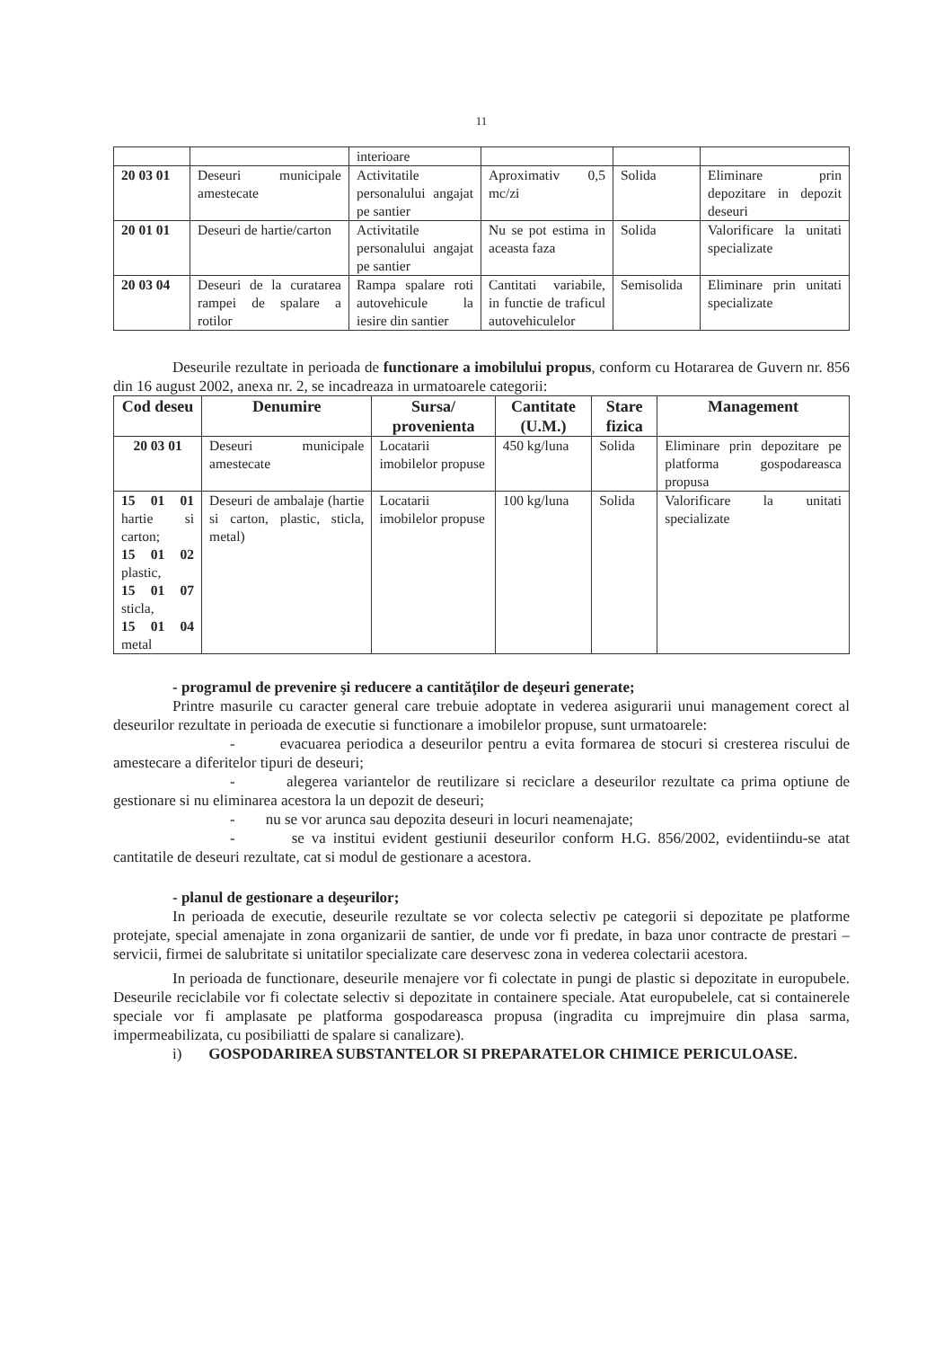11
| | | interioare | | | |
| 20 03 01 | Deseuri municipale amestecate | Activitatile personalului angajat pe santier | Aproximativ 0,5 mc/zi | Solida | Eliminare prin depozitare in depozit deseuri |
| 20 01 01 | Deseuri de hartie/carton | Activitatile personalului angajat pe santier | Nu se pot estima in aceasta faza | Solida | Valorificare la unitati specializate |
| 20 03 04 | Deseuri de la curatarea rampei de spalare a rotilor | Rampa spalare roti autovehicule la iesire din santier | Cantitati variabile, in functie de traficul autovehiculelor | Semisolida | Eliminare prin unitati specializate |
Deseurile rezultate in perioada de functionare a imobilului propus, conform cu Hotararea de Guvern nr. 856 din 16 august 2002, anexa nr. 2, se incadreaza in urmatoarele categorii:
| Cod deseu | Denumire | Sursa/ provenienta | Cantitate (U.M.) | Stare fizica | Management |
| --- | --- | --- | --- | --- | --- |
| 20 03 01 | Deseuri municipale amestecate | Locatarii imobilelor propuse | 450 kg/luna | Solida | Eliminare prin depozitare pe platforma gospodareasca propusa |
| 15 01 01 hartie si carton; 15 01 02 plastic, 15 01 07 sticla, 15 01 04 metal | Deseuri de ambalaje (hartie si carton, plastic, sticla, metal) | Locatarii imobilelor propuse | 100 kg/luna | Solida | Valorificare la unitati specializate |
- programul de prevenire şi reducere a cantităţilor de deşeuri generate;
Printre masurile cu caracter general care trebuie adoptate in vederea asigurarii unui management corect al deseurilor rezultate in perioada de executie si functionare a imobilelor propuse, sunt urmatoarele:
- evacuarea periodica a deseurilor pentru a evita formarea de stocuri si cresterea riscului de amestecare a diferitelor tipuri de deseuri;
- alegerea variantelor de reutilizare si reciclare a deseurilor rezultate ca prima optiune de gestionare si nu eliminarea acestora la un depozit de deseuri;
- nu se vor arunca sau depozita deseuri in locuri neamenajate;
- se va institui evident gestiunii deseurilor conform H.G. 856/2002, evidentiindu-se atat cantitatile de deseuri rezultate, cat si modul de gestionare a acestora.
- planul de gestionare a deşeurilor;
In perioada de executie, deseurile rezultate se vor colecta selectiv pe categorii si depozitate pe platforme protejate, special amenajate in zona organizarii de santier, de unde vor fi predate, in baza unor contracte de prestari – servicii, firmei de salubritate si unitatilor specializate care deservesc zona in vederea colectarii acestora.
In perioada de functionare, deseurile menajere vor fi colectate in pungi de plastic si depozitate in europubele. Deseurile reciclabile vor fi colectate selectiv si depozitate in containere speciale. Atat europubelele, cat si containerele speciale vor fi amplasate pe platforma gospodareasca propusa (ingradita cu imprejmuire din plasa sarma, impermeabilizata, cu posibiliatti de spalare si canalizare).
i) GOSPODARIREA SUBSTANTELOR SI PREPARATELOR CHIMICE PERICULOASE.